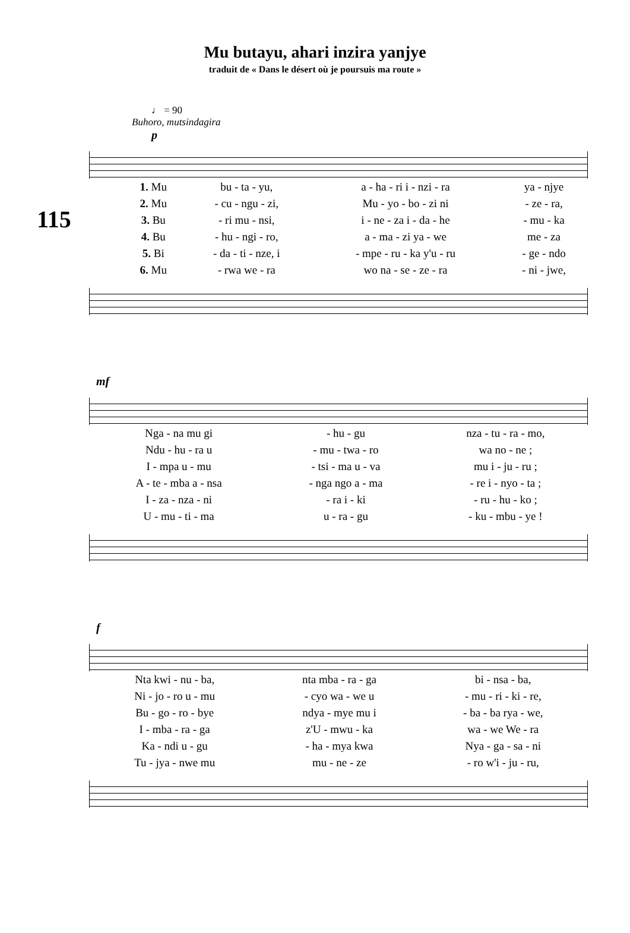Mu butayu, ahari inzira yanjye
traduit de « Dans le désert où je poursuis ma route »
♩ = 90
Buhoro, mutsindagira
115
p
| 1. Mu | bu - ta - yu, | a - ha - ri i - nzi - ra | ya - njye |
| 2. Mu | - cu - ngu - zi, | Mu - yo - bo - zi ni | - ze - ra, |
| 3. Bu | - ri mu - nsi, | i - ne - za i - da - he | - mu - ka |
| 4. Bu | - hu - ngi - ro, | a - ma - zi ya - we | me - za |
| 5. Bi | - da - ti - nze, i | - mpe - ru - ka y'u - ru | - ge - ndo |
| 6. Mu | - rwa we - ra | wo na - se - ze - ra | - ni - jwe, |
mf
| Nga - na mu gi | - hu - gu | nza - tu - ra - mo, |
| Ndu - hu - ra u | - mu - twa - ro | wa no - ne ; |
| I - mpa u - mu | - tsi - ma u - va | mu i - ju - ru ; |
| A - te - mba a - nsa | - nga ngo a - ma | - re i - nyo - ta ; |
| I - za - nza - ni | - ra i - ki | - ru - hu - ko ; |
| U - mu - ti - ma | u - ra - gu | - ku - mbu - ye ! |
f
| Nta kwi - nu - ba, | nta mba - ra - ga | bi - nsa - ba, |
| Ni - jo - ro u - mu | - cyo wa - we u | - mu - ri - ki - re, |
| Bu - go - ro - bye | ndya - mye mu i | - ba - ba rya - we, |
| I - mba - ra - ga | z'U - mwu - ka | wa - we We - ra |
| Ka - ndi u - gu | - ha - mya kwa | Nya - ga - sa - ni |
| Tu - jya - nwe mu | mu - ne - ze | - ro w'i - ju - ru, |